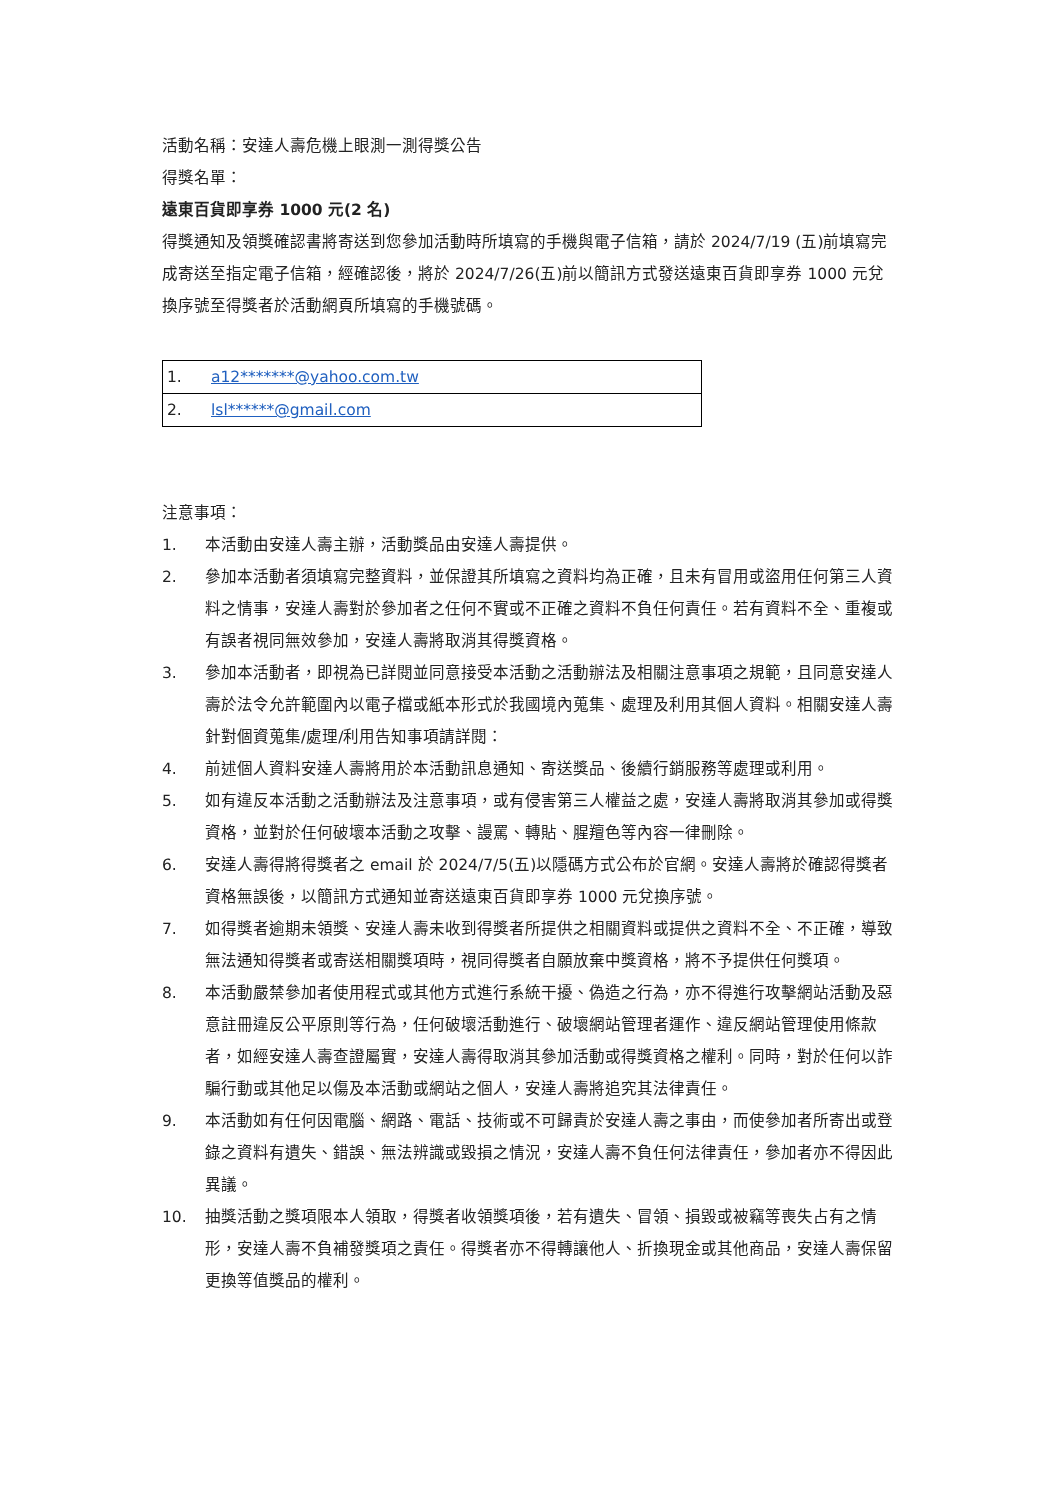活動名稱：安達人壽危機上眼測一測得獎公告
得獎名單：
遠東百貨即享券 1000 元(2 名)
得獎通知及領獎確認書將寄送到您參加活動時所填寫的手機與電子信箱，請於 2024/7/19 (五)前填寫完成寄送至指定電子信箱，經確認後，將於 2024/7/26(五)前以簡訊方式發送遠東百貨即享券 1000 元兌換序號至得獎者於活動網頁所填寫的手機號碼。
| 1. | a12*******@yahoo.com.tw |
| 2. | lsl******@gmail.com |
注意事項：
1. 本活動由安達人壽主辦，活動獎品由安達人壽提供。
2. 參加本活動者須填寫完整資料，並保證其所填寫之資料均為正確，且未有冒用或盜用任何第三人資料之情事，安達人壽對於參加者之任何不實或不正確之資料不負任何責任。若有資料不全、重複或有誤者視同無效參加，安達人壽將取消其得獎資格。
3. 參加本活動者，即視為已詳閱並同意接受本活動之活動辦法及相關注意事項之規範，且同意安達人壽於法令允許範圍內以電子檔或紙本形式於我國境內蒐集、處理及利用其個人資料。相關安達人壽針對個資蒐集/處理/利用告知事項請詳閱：
4. 前述個人資料安達人壽將用於本活動訊息通知、寄送獎品、後續行銷服務等處理或利用。
5. 如有違反本活動之活動辦法及注意事項，或有侵害第三人權益之處，安達人壽將取消其參加或得獎資格，並對於任何破壞本活動之攻擊、謾罵、轉貼、腥羶色等內容一律刪除。
6. 安達人壽得將得獎者之 email 於 2024/7/5(五)以隱碼方式公布於官網。安達人壽將於確認得獎者資格無誤後，以簡訊方式通知並寄送遠東百貨即享券 1000 元兌換序號。
7. 如得獎者逾期未領獎、安達人壽未收到得獎者所提供之相關資料或提供之資料不全、不正確，導致無法通知得獎者或寄送相關獎項時，視同得獎者自願放棄中獎資格，將不予提供任何獎項。
8. 本活動嚴禁參加者使用程式或其他方式進行系統干擾、偽造之行為，亦不得進行攻擊網站活動及惡意註冊違反公平原則等行為，任何破壞活動進行、破壞網站管理者運作、違反網站管理使用條款者，如經安達人壽查證屬實，安達人壽得取消其參加活動或得獎資格之權利。同時，對於任何以詐騙行動或其他足以傷及本活動或網站之個人，安達人壽將追究其法律責任。
9. 本活動如有任何因電腦、網路、電話、技術或不可歸責於安達人壽之事由，而使參加者所寄出或登錄之資料有遺失、錯誤、無法辨識或毀損之情況，安達人壽不負任何法律責任，參加者亦不得因此異議。
10. 抽獎活動之獎項限本人領取，得獎者收領獎項後，若有遺失、冒領、損毀或被竊等喪失占有之情形，安達人壽不負補發獎項之責任。得獎者亦不得轉讓他人、折換現金或其他商品，安達人壽保留更換等值獎品的權利。